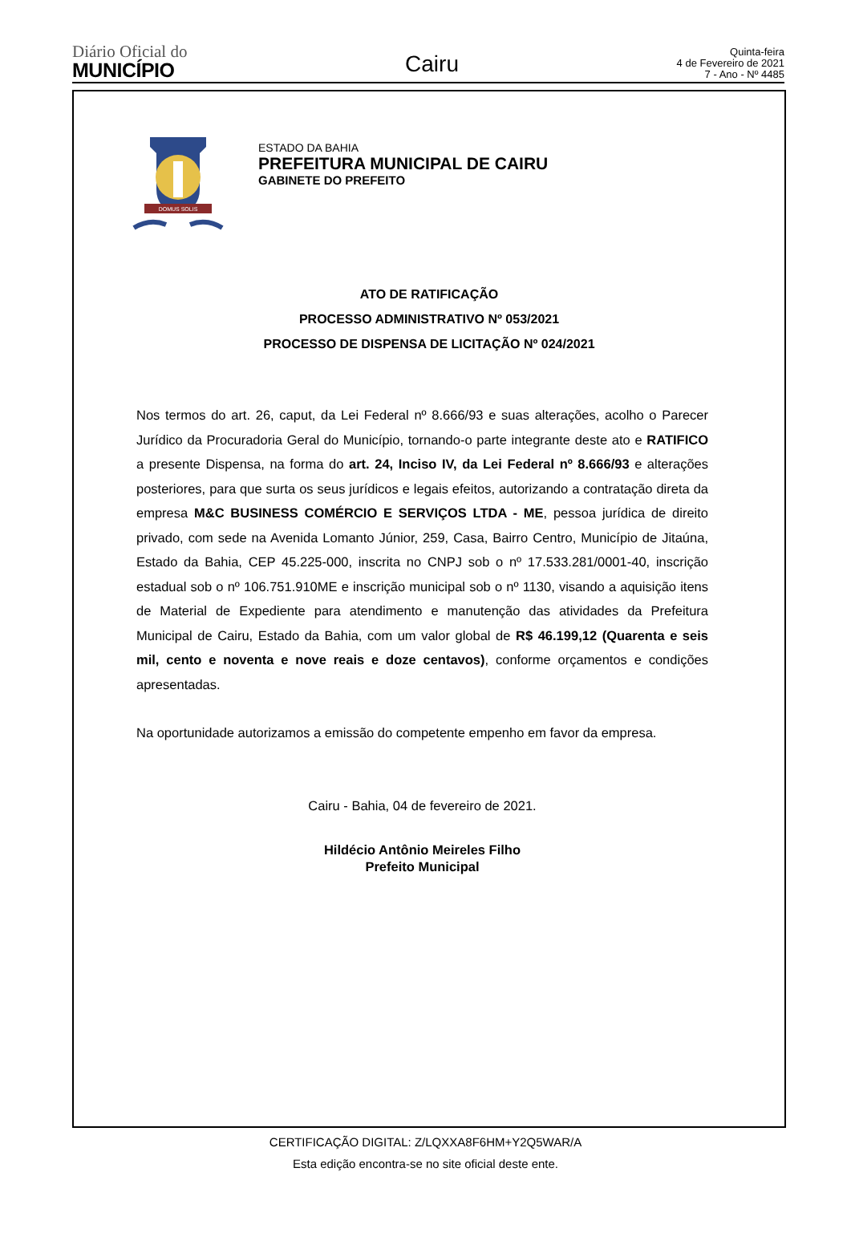Diário Oficial do
MUNICÍPIO
Cairu
Quinta-feira
4 de Fevereiro de 2021
7 - Ano - Nº 4485
DOMUS SOLIS
ESTADO DA BAHIA
PREFEITURA MUNICIPAL DE CAIRU
GABINETE DO PREFEITO
ATO DE RATIFICAÇÃO
PROCESSO ADMINISTRATIVO Nº 053/2021
PROCESSO DE DISPENSA DE LICITAÇÃO Nº 024/2021
Nos termos do art. 26, caput, da Lei Federal nº 8.666/93 e suas alterações, acolho o Parecer Jurídico da Procuradoria Geral do Município, tornando-o parte integrante deste ato e RATIFICO a presente Dispensa, na forma do art. 24, Inciso IV, da Lei Federal nº 8.666/93 e alterações posteriores, para que surta os seus jurídicos e legais efeitos, autorizando a contratação direta da empresa M&C BUSINESS COMÉRCIO E SERVIÇOS LTDA - ME, pessoa jurídica de direito privado, com sede na Avenida Lomanto Júnior, 259, Casa, Bairro Centro, Município de Jitaúna, Estado da Bahia, CEP 45.225-000, inscrita no CNPJ sob o nº 17.533.281/0001-40, inscrição estadual sob o nº 106.751.910ME e inscrição municipal sob o nº 1130, visando a aquisição itens de Material de Expediente para atendimento e manutenção das atividades da Prefeitura Municipal de Cairu, Estado da Bahia, com um valor global de R$ 46.199,12 (Quarenta e seis mil, cento e noventa e nove reais e doze centavos), conforme orçamentos e condições apresentadas.
Na oportunidade autorizamos a emissão do competente empenho em favor da empresa.
Cairu - Bahia, 04 de fevereiro de 2021.
Hildécio Antônio Meireles Filho
Prefeito Municipal
CERTIFICAÇÃO DIGITAL: Z/LQXXA8F6HM+Y2Q5WAR/A
Esta edição encontra-se no site oficial deste ente.